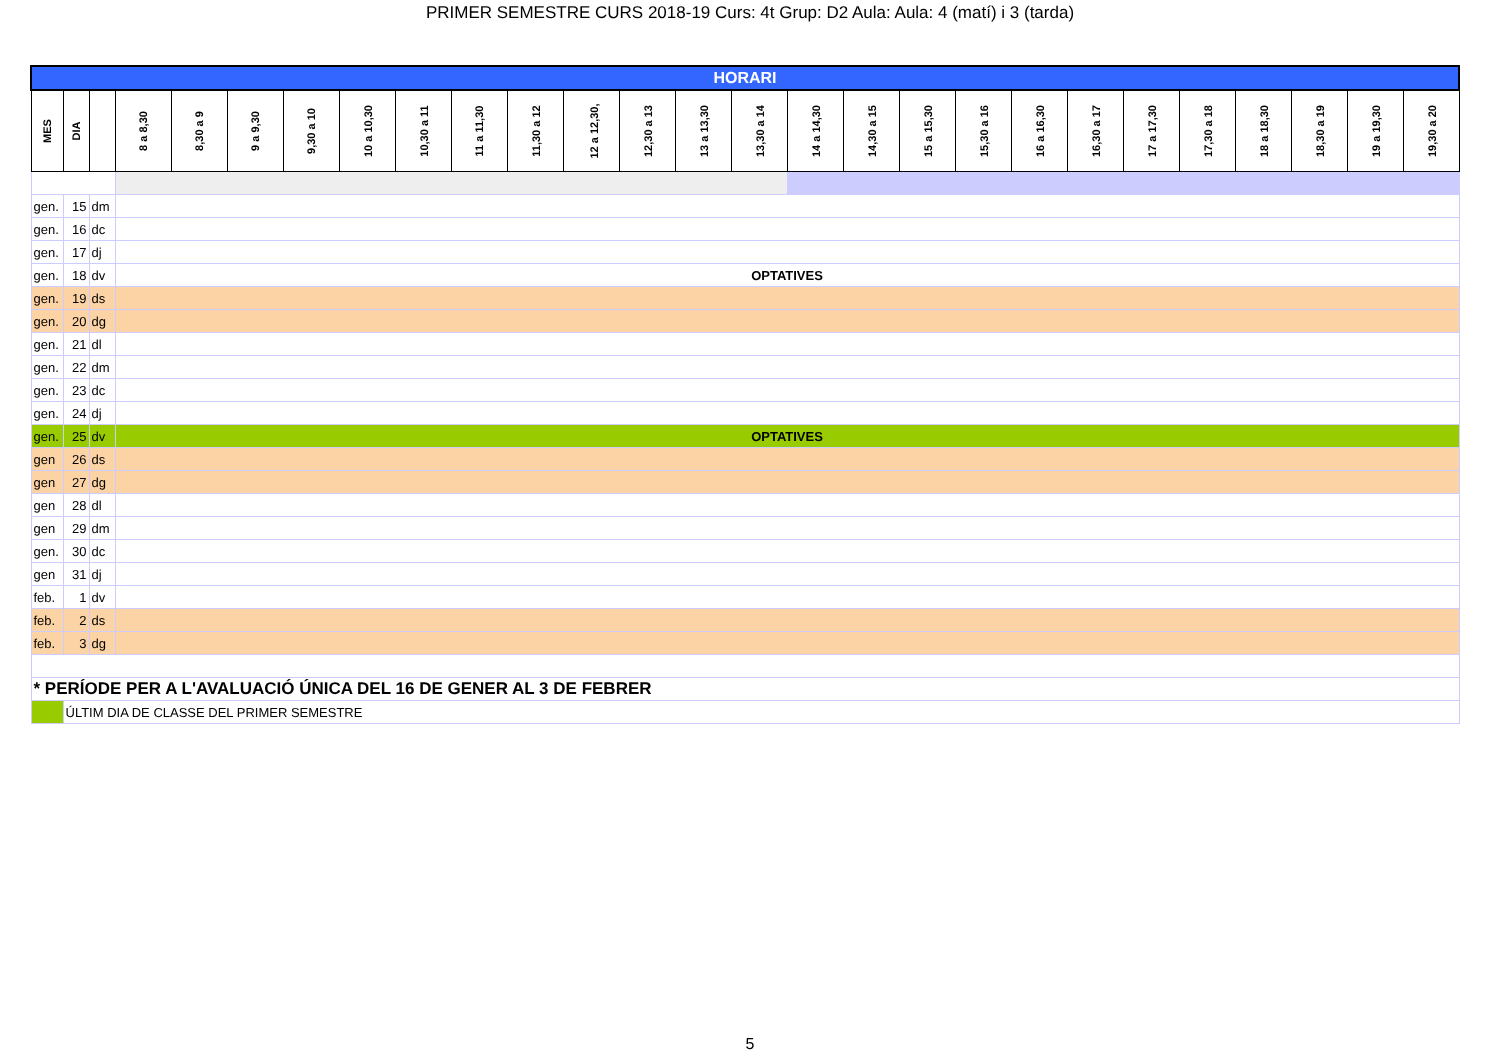PRIMER SEMESTRE CURS 2018-19 Curs: 4t Grup: D2 Aula: Aula: 4 (matí) i 3 (tarda)
| HORARI | | | | | | | | | | | | | | | | | | | | | | | | | | |
| MES | DIA | | 8 a 8,30 | 8,30 a 9 | 9 a 9,30 | 9,30 a 10 | 10 a 10,30 | 10,30 a 11 | 11 a 11,30 | 11,30 a 12 | 12 a 12,30, | 12,30 a 13 | 13 a 13,30 | 13,30 a 14 | 14 a 14,30 | 14,30 a 15 | 15 a 15,30 | 15,30 a 16 | 16 a 16,30 | 16,30 a 17 | 17 a 17,30 | 17,30 a 18 | 18 a 18,30 | 18,30 a 19 | 19 a 19,30 | 19,30 a 20 |
| gen. | 15 | dm | | | | | | | | | | | | | | | | | | | | | | | | |
| gen. | 16 | dc | | | | | | | | | | | | | | | | | | | | | | | | |
| gen. | 17 | dj | | | | | | | | | | | | | | | | | | | | | | | | |
| gen. | 18 | dv | OPTATIVES | | | | | | | | | | | | | | | | | | | | | | | |
| gen. | 19 | ds | | | | | | | | | | | | | | | | | | | | | | | | |
| gen. | 20 | dg | | | | | | | | | | | | | | | | | | | | | | | | |
| gen. | 21 | dl | | | | | | | | | | | | | | | | | | | | | | | | |
| gen. | 22 | dm | | | | | | | | | | | | | | | | | | | | | | | | |
| gen. | 23 | dc | | | | | | | | | | | | | | | | | | | | | | | | |
| gen. | 24 | dj | | | | | | | | | | | | | | | | | | | | | | | | |
| gen. | 25 | dv | OPTATIVES | | | | | | | | | | | | | | | | | | | | | | | |
| gen | 26 | ds | | | | | | | | | | | | | | | | | | | | | | | | |
| gen | 27 | dg | | | | | | | | | | | | | | | | | | | | | | | | |
| gen | 28 | dl | | | | | | | | | | | | | | | | | | | | | | | | |
| gen | 29 | dm | | | | | | | | | | | | | | | | | | | | | | | | |
| gen. | 30 | dc | | | | | | | | | | | | | | | | | | | | | | | | |
| gen | 31 | dj | | | | | | | | | | | | | | | | | | | | | | | | |
| feb. | 1 | dv | | | | | | | | | | | | | | | | | | | | | | | | |
| feb. | 2 | ds | | | | | | | | | | | | | | | | | | | | | | | | |
| feb. | 3 | dg | | | | | | | | | | | | | | | | | | | | | | | | |
| * PERÍODE PER A L'AVALUACIÓ ÚNICA DEL 16 DE GENER AL 3 DE FEBRER | | | | | | | | | | | | | | | | | | | | | | | | | | |
| | ÚLTIM DIA DE CLASSE DEL PRIMER SEMESTRE | | | | | | | | | | | | | | | | | | | | | | | | | |
5